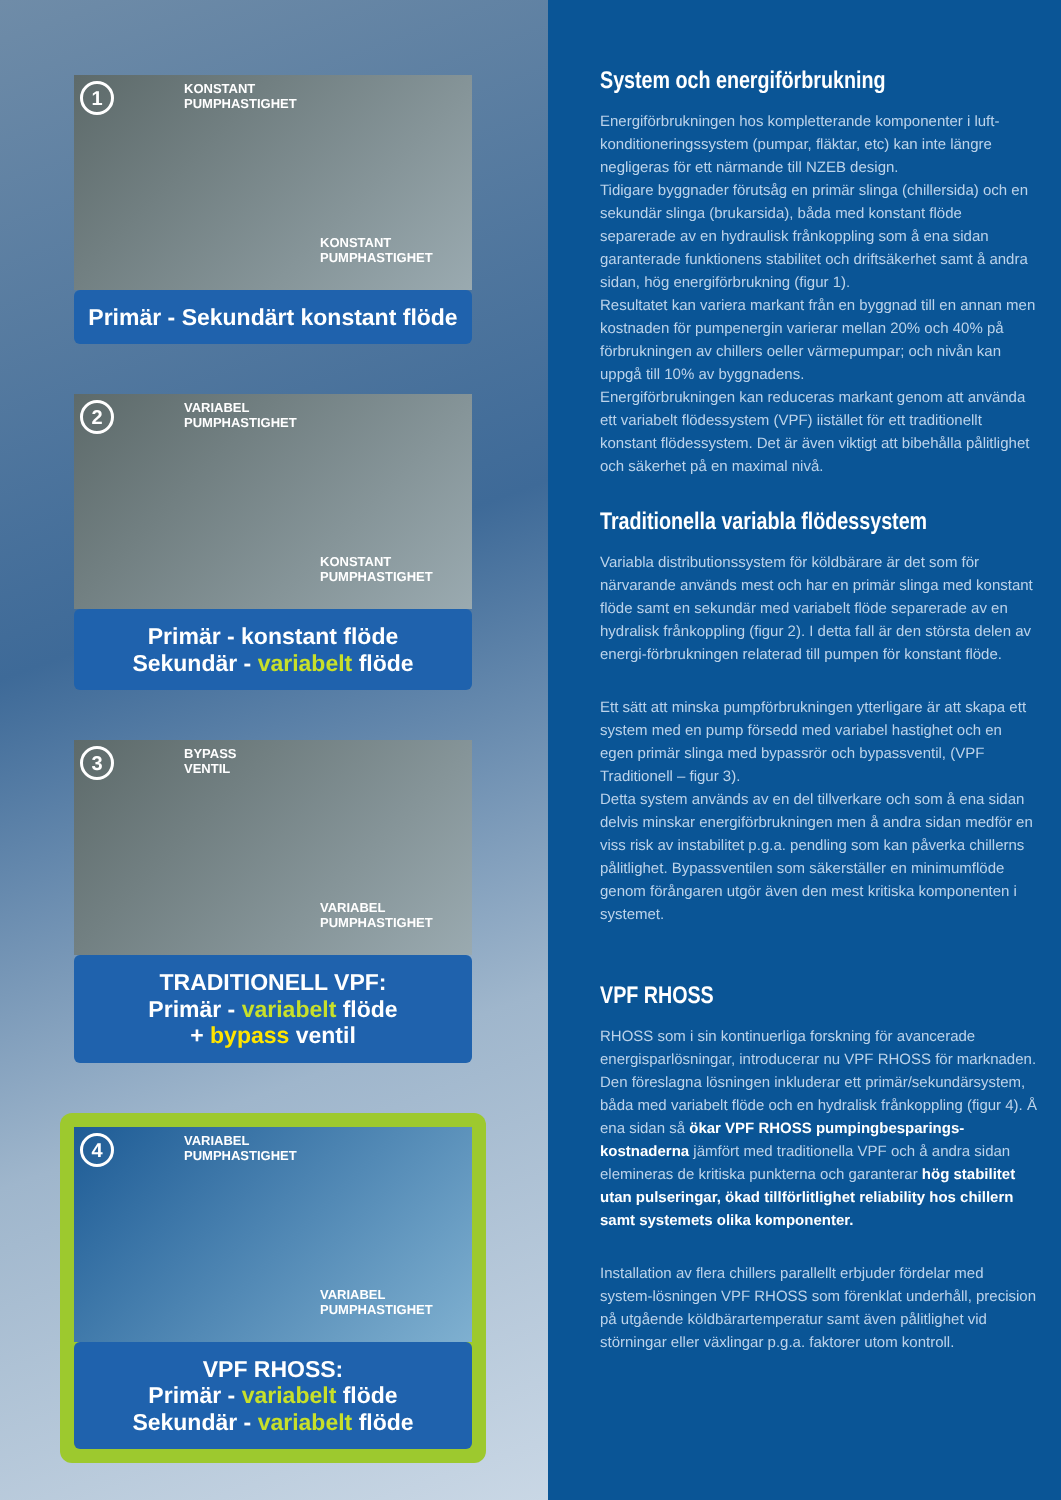1 KONSTANT
PUMPHASTIGHET
KONSTANT
PUMPHASTIGHET
Primär - Sekundärt konstant flöde
2 VARIABEL
PUMPHASTIGHET
KONSTANT
PUMPHASTIGHET
Primär - konstant flöde
Sekundär - variabelt flöde
3 BYPASS
VENTIL
VARIABEL
PUMPHASTIGHET
TRADITIONELL VPF:
Primär - variabelt flöde
+ bypass ventil
4 VARIABEL
PUMPHASTIGHET
VARIABEL
PUMPHASTIGHET
VPF RHOSS:
Primär - variabelt flöde
Sekundär - variabelt flöde
System och energiförbrukning
Energiförbrukningen hos kompletterande komponenter i luft-konditioneringssystem (pumpar, fläktar, etc) kan inte längre negligeras för ett närmande till NZEB design.
Tidigare byggnader förutsåg en primär slinga (chillersida) och en sekundär slinga (brukarsida), båda med konstant flöde separerade av en hydraulisk frånkoppling som å ena sidan garanterade funktionens stabilitet och driftsäkerhet samt å andra sidan, hög energiförbrukning (figur 1).
Resultatet kan variera markant från en byggnad till en annan men kostnaden för pumpenergin varierar mellan 20% och 40% på förbrukningen av chillers oeller värmepumpar; och nivån kan uppgå till 10% av byggnadens.
Energiförbrukningen kan reduceras markant genom att använda ett variabelt flödessystem (VPF) iistället för ett traditionellt konstant flödessystem. Det är även viktigt att bibehålla pålitlighet och säkerhet på en maximal nivå.
Traditionella variabla flödessystem
Variabla distributionssystem för köldbärare är det som för närvarande används mest och har en primär slinga med konstant flöde samt en sekundär med variabelt flöde separerade av en hydralisk frånkoppling (figur 2). I detta fall är den största delen av energi-förbrukningen relaterad till pumpen för konstant flöde.
Ett sätt att minska pumpförbrukningen ytterligare är att skapa ett system med en pump försedd med variabel hastighet och en egen primär slinga med bypassrör och bypassventil, (VPF Traditionell – figur 3).
Detta system används av en del tillverkare och som å ena sidan delvis minskar energiförbrukningen men å andra sidan medför en viss risk av instabilitet p.g.a. pendling som kan påverka chillerns pålitlighet. Bypassventilen som säkerställer en minimumflöde genom förångaren utgör även den mest kritiska komponenten i systemet.
VPF RHOSS
RHOSS som i sin kontinuerliga forskning för avancerade energisparlösningar, introducerar nu VPF RHOSS för marknaden. Den föreslagna lösningen inkluderar ett primär/sekundärsystem, båda med variabelt flöde och en hydralisk frånkoppling (figur 4). Å ena sidan så ökar VPF RHOSS pumpingbesparings-kostnaderna jämfört med traditionella VPF och å andra sidan elemineras de kritiska punkterna och garanterar hög stabilitet utan pulseringar, ökad tillförlitlighet reliability hos chillern samt systemets olika komponenter.
Installation av flera chillers parallellt erbjuder fördelar med system-lösningen VPF RHOSS som förenklat underhåll, precision på utgående köldbärartemperatur samt även pålitlighet vid störningar eller växlingar p.g.a. faktorer utom kontroll.